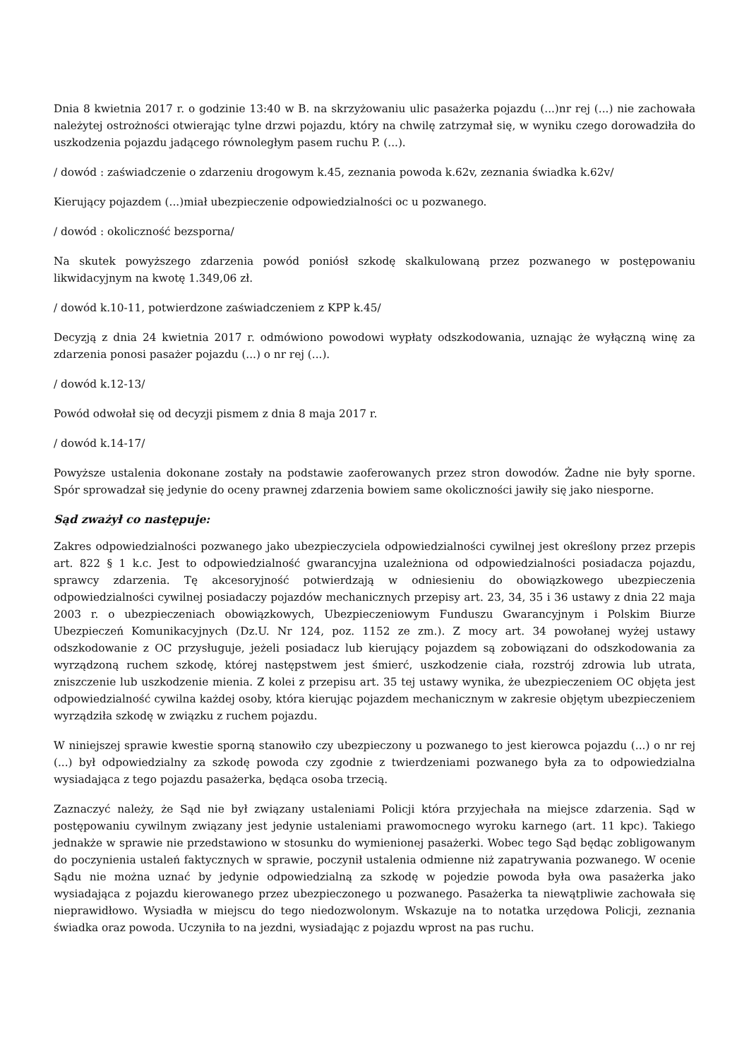Dnia 8 kwietnia 2017 r. o godzinie 13:40 w B. na skrzyżowaniu ulic pasażerka pojazdu (...)nr rej (...) nie zachowała należytej ostrożności otwierając tylne drzwi pojazdu, który na chwilę zatrzymał się, w wyniku czego dorowadziła do uszkodzenia pojazdu jadącego równoległym pasem ruchu P. (...).
/ dowód : zaświadczenie o zdarzeniu drogowym k.45, zeznania powoda k.62v, zeznania świadka k.62v/
Kierujący pojazdem (...)miał ubezpieczenie odpowiedzialności oc u pozwanego.
/ dowód : okoliczność bezsporna/
Na skutek powyższego zdarzenia powód poniósł szkodę skalkulowaną przez pozwanego w postępowaniu likwidacyjnym na kwotę 1.349,06 zł.
/ dowód k.10-11, potwierdzone zaświadczeniem z KPP k.45/
Decyzją z dnia 24 kwietnia 2017 r. odmówiono powodowi wypłaty odszkodowania, uznając że wyłączną winę za zdarzenia ponosi pasażer pojazdu (...) o nr rej (...).
/ dowód k.12-13/
Powód odwołał się od decyzji pismem z dnia 8 maja 2017 r.
/ dowód k.14-17/
Powyższe ustalenia dokonane zostały na podstawie zaoferowanych przez stron dowodów. Żadne nie były sporne. Spór sprowadzał się jedynie do oceny prawnej zdarzenia bowiem same okoliczności jawiły się jako niesporne.
Sąd zważył co następuje:
Zakres odpowiedzialności pozwanego jako ubezpieczyciela odpowiedzialności cywilnej jest określony przez przepis art. 822 § 1 k.c. Jest to odpowiedzialność gwarancyjna uzależniona od odpowiedzialności posiadacza pojazdu, sprawcy zdarzenia. Tę akcesoryjność potwierdzają w odniesieniu do obowiązkowego ubezpieczenia odpowiedzialności cywilnej posiadaczy pojazdów mechanicznych przepisy art. 23, 34, 35 i 36 ustawy z dnia 22 maja 2003 r. o ubezpieczeniach obowiązkowych, Ubezpieczeniowym Funduszu Gwarancyjnym i Polskim Biurze Ubezpieczeń Komunikacyjnych (Dz.U. Nr 124, poz. 1152 ze zm.). Z mocy art. 34 powołanej wyżej ustawy odszkodowanie z OC przysługuje, jeżeli posiadacz lub kierujący pojazdem są zobowiązani do odszkodowania za wyrządzoną ruchem szkodę, której następstwem jest śmierć, uszkodzenie ciała, rozstrój zdrowia lub utrata, zniszczenie lub uszkodzenie mienia. Z kolei z przepisu art. 35 tej ustawy wynika, że ubezpieczeniem OC objęta jest odpowiedzialność cywilna każdej osoby, która kierując pojazdem mechanicznym w zakresie objętym ubezpieczeniem wyrządziła szkodę w związku z ruchem pojazdu.
W niniejszej sprawie kwestie sporną stanowiło czy ubezpieczony u pozwanego to jest kierowca pojazdu (...) o nr rej (...) był odpowiedzialny za szkodę powoda czy zgodnie z twierdzeniami pozwanego była za to odpowiedzialna wysiadająca z tego pojazdu pasażerka, będąca osoba trzecią.
Zaznaczyć należy, że Sąd nie był związany ustaleniami Policji która przyjechała na miejsce zdarzenia. Sąd w postępowaniu cywilnym związany jest jedynie ustaleniami prawomocnego wyroku karnego (art. 11 kpc). Takiego jednakże w sprawie nie przedstawiono w stosunku do wymienionej pasażerki. Wobec tego Sąd będąc zobligowanym do poczynienia ustaleń faktycznych w sprawie, poczynił ustalenia odmienne niż zapatrywania pozwanego. W ocenie Sądu nie można uznać by jedynie odpowiedzialną za szkodę w pojedzie powoda była owa pasażerka jako wysiadająca z pojazdu kierowanego przez ubezpieczonego u pozwanego. Pasażerka ta niewątpliwie zachowała się nieprawidłowo. Wysiadła w miejscu do tego niedozwolonym. Wskazuje na to notatka urzędowa Policji, zeznania świadka oraz powoda. Uczyniła to na jezdni, wysiadając z pojazdu wprost na pas ruchu.